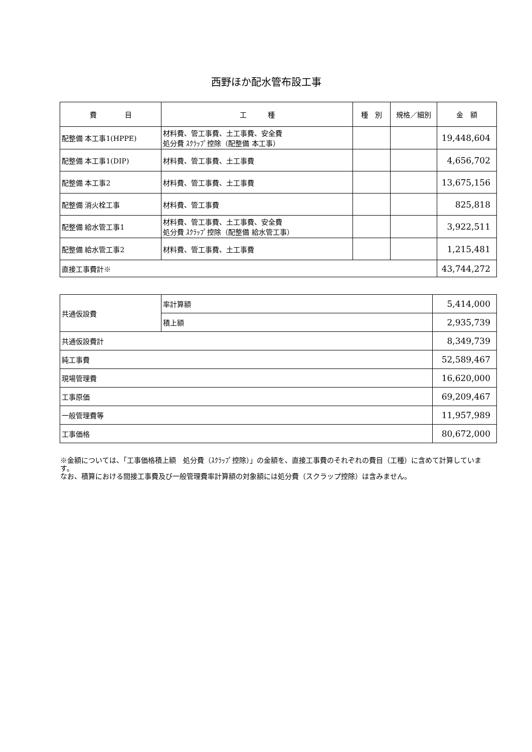西野ほか配水管布設工事
| 費 目 | 工 種 | 種 別 | 規格／細別 | 金 額 |
| --- | --- | --- | --- | --- |
| 配整備 本工事1(HPPE) | 材料費、管工事費、土工事費、安全費 処分費 ｽｸﾗｯﾌﾟ控除（配整備 本工事） | | | 19,448,604 |
| 配整備 本工事1(DIP) | 材料費、管工事費、土工事費 | | | 4,656,702 |
| 配整備 本工事2 | 材料費、管工事費、土工事費 | | | 13,675,156 |
| 配整備 消火栓工事 | 材料費、管工事費 | | | 825,818 |
| 配整備 給水管工事1 | 材料費、管工事費、土工事費、安全費 処分費 ｽｸﾗｯﾌﾟ控除（配整備 給水管工事） | | | 3,922,511 |
| 配整備 給水管工事2 | 材料費、管工事費、土工事費 | | | 1,215,481 |
| 直接工事費計※ | | | | 43,744,272 |
| 共通仮設費 | 率計算額 | 5,414,000 |
| | 積上額 | 2,935,739 |
| 共通仮設費計 | | 8,349,739 |
| 純工事費 | | 52,589,467 |
| 現場管理費 | | 16,620,000 |
| 工事原価 | | 69,209,467 |
| 一般管理費等 | | 11,957,989 |
| 工事価格 | | 80,672,000 |
※金額については、「工事価格積上額　処分費（ｽｸﾗｯﾌﾟ控除）」の金額を、直接工事費のそれぞれの費目（工種）に含めて計算しています。
なお、積算における間接工事費及び一般管理費率計算額の対象額には処分費（スクラップ控除）は含みません。